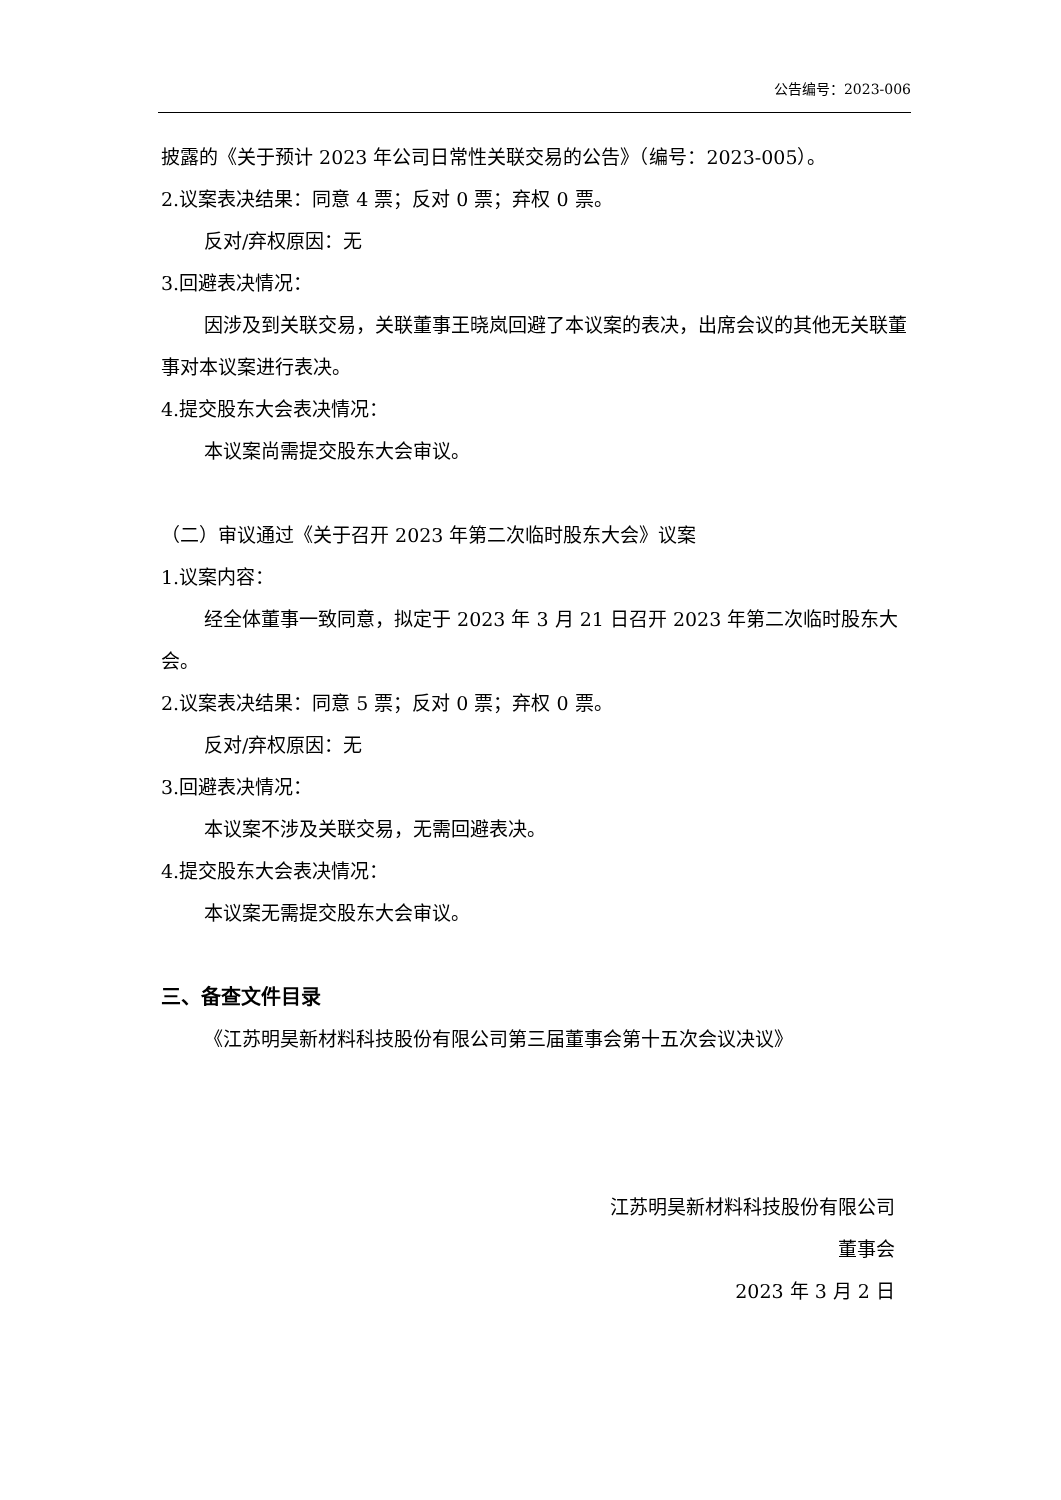公告编号：2023-006
披露的《关于预计 2023 年公司日常性关联交易的公告》（编号：2023-005）。
2.议案表决结果：同意 4 票；反对 0 票；弃权 0 票。
反对/弃权原因：无
3.回避表决情况：
因涉及到关联交易，关联董事王晓岚回避了本议案的表决，出席会议的其他无关联董事对本议案进行表决。
4.提交股东大会表决情况：
本议案尚需提交股东大会审议。
（二）审议通过《关于召开 2023 年第二次临时股东大会》议案
1.议案内容：
经全体董事一致同意，拟定于 2023 年 3 月 21 日召开 2023 年第二次临时股东大会。
2.议案表决结果：同意 5 票；反对 0 票；弃权 0 票。
反对/弃权原因：无
3.回避表决情况：
本议案不涉及关联交易，无需回避表决。
4.提交股东大会表决情况：
本议案无需提交股东大会审议。
三、备查文件目录
《江苏明昊新材料科技股份有限公司第三届董事会第十五次会议决议》
江苏明昊新材料科技股份有限公司
董事会
2023 年 3 月 2 日